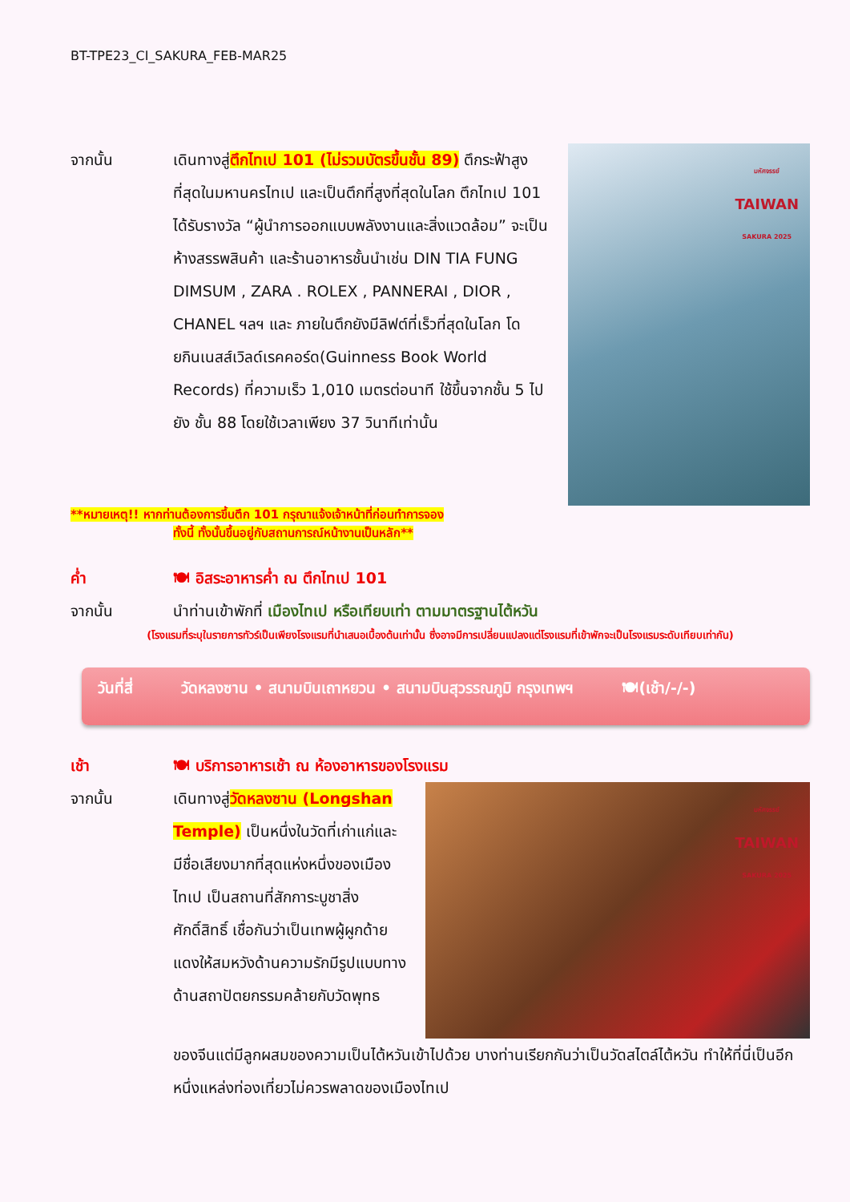BT-TPE23_CI_SAKURA_FEB-MAR25
จากนั้น เดินทางสู่ตึกไทเป 101 (ไม่รวมบัตรขึ้นชั้น 89) ตึกระฟ้าสูงที่สุดในมหานครไทเป และเป็นตึกที่สูงที่สุดในโลก ตึกไทเป 101 ได้รับรางวัล “ผู้นำการออกแบบพลังงานและสิ่งแวดล้อม” จะเป็นห้างสรรพสินค้า และร้านอาหารชั้นนำเช่น DIN TIA FUNG DIMSUM , ZARA . ROLEX , PANNERAI , DIOR , CHANEL ฯลฯ และ ภายในตึกยังมีลิฟต์ที่เร็วที่สุดในโลก โดยกินเนสส์เวิลด์เรคคอร์ด(Guinness Book World Records) ที่ความเร็ว 1,010 เมตรต่อนาที ใช้ขึ้นจากชั้น 5 ไปยัง ชั้น 88 โดยใช้เวลาเพียง 37 วินาทีเท่านั้น
มหัศจรรย์
TAIWAN
SAKURA 2025
**หมายเหตุ!! หากท่านต้องการขึ้นตึก 101 กรุณาแจ้งเจ้าหน้าที่ก่อนทำการจอง
ทั้งนี้ ทั้งนั้นขึ้นอยู่กับสถานการณ์หน้างานเป็นหลัก**
ค่ำ 🍽 อิสระอาหารค่ำ ณ ตึกไทเป 101
จากนั้น นำท่านเข้าพักที่ เมืองไทเป หรือเทียบเท่า ตามมาตรฐานไต้หวัน
(โรงแรมที่ระบุในรายการทัวร์เป็นเพียงโรงแรมที่นำเสนอเบื้องต้นเท่านั้น ซึ่งอาจมีการเปลี่ยนแปลงแต่โรงแรมที่เข้าพักจะเป็นโรงแรมระดับเทียบเท่ากัน)
วันที่สี่ วัดหลงซาน • สนามบินเถาหยวน • สนามบินสุวรรณภูมิ กรุงเทพฯ 🍽(เช้า/-/-)
เช้า 🍽 บริการอาหารเช้า ณ ห้องอาหารของโรงแรม
จากนั้น เดินทางสู่วัดหลงซาน (Longshan Temple) เป็นหนึ่งในวัดที่เก่าแก่และมีชื่อเสียงมากที่สุดแห่งหนึ่งของเมืองไทเป เป็นสถานที่สักการะบูชาสิ่งศักดิ์สิทธิ์ เชื่อกันว่าเป็นเทพผู้ผูกด้ายแดงให้สมหวังด้านความรักมีรูปแบบทางด้านสถาปัตยกรรมคล้ายกับวัดพุทธ
มหัศจรรย์
TAIWAN
SAKURA 2025
ของจีนแต่มีลูกผสมของความเป็นไต้หวันเข้าไปด้วย บางท่านเรียกกันว่าเป็นวัดสไตล์ไต้หวัน ทำให้ที่นี่เป็นอีกหนึ่งแหล่งท่องเที่ยวไม่ควรพลาดของเมืองไทเป